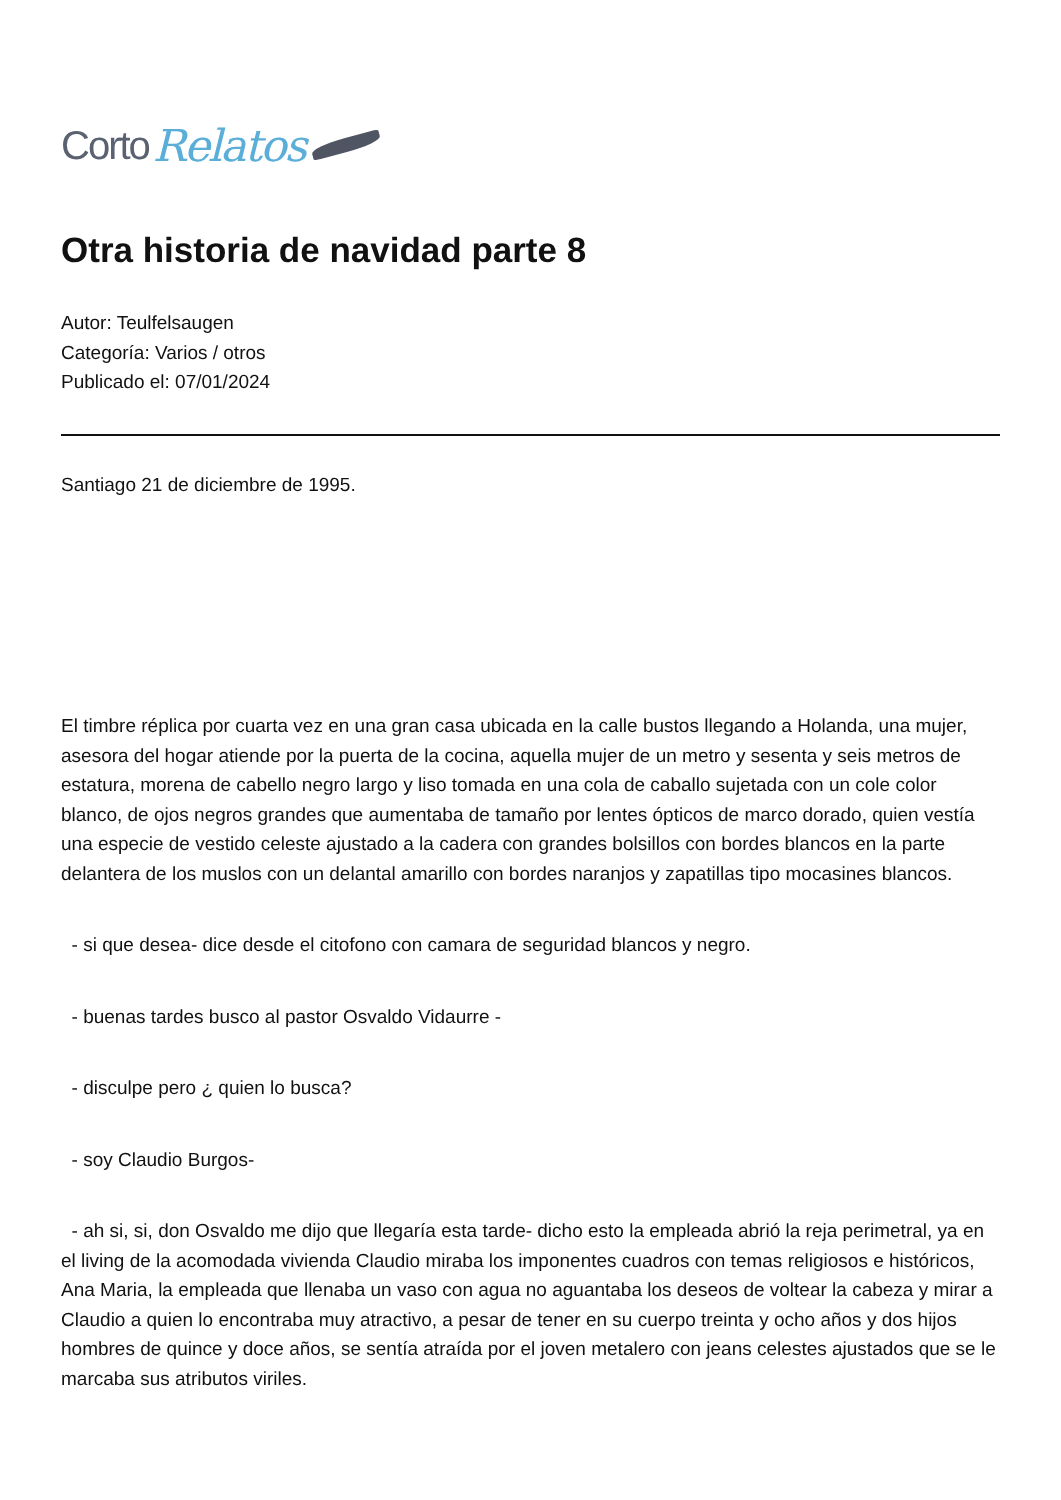Corto Relatos
Otra historia de navidad parte 8
Autor: Teulfelsaugen
Categoría: Varios / otros
Publicado el: 07/01/2024
Santiago 21 de diciembre de 1995.
El timbre réplica por cuarta vez en una gran casa ubicada en la calle bustos llegando a Holanda, una mujer, asesora del hogar atiende por la puerta de la cocina, aquella mujer de un metro y sesenta y seis metros de estatura, morena de cabello negro largo y liso tomada en una cola de caballo sujetada con un cole color blanco, de ojos negros grandes que aumentaba de tamaño por lentes ópticos de marco dorado, quien vestía una especie de vestido celeste ajustado a la cadera con grandes bolsillos con bordes blancos en la parte delantera de los muslos con un delantal amarillo con bordes naranjos y zapatillas tipo mocasines blancos.
- si que desea- dice desde el citofono con camara de seguridad blancos y negro.
- buenas tardes busco al pastor Osvaldo Vidaurre -
- disculpe pero ¿ quien lo busca?
- soy Claudio Burgos-
- ah si, si, don Osvaldo me dijo que llegaría esta tarde- dicho esto la empleada abrió la reja perimetral, ya en el living de la acomodada vivienda Claudio miraba los imponentes cuadros con temas religiosos e históricos, Ana Maria, la empleada que llenaba un vaso con agua no aguantaba los deseos de voltear la cabeza y mirar a Claudio a quien lo encontraba muy atractivo, a pesar de tener en su cuerpo treinta y ocho años y dos hijos hombres de quince y doce años, se sentía atraída por el joven metalero con jeans celestes ajustados que se le marcaba sus atributos viriles.